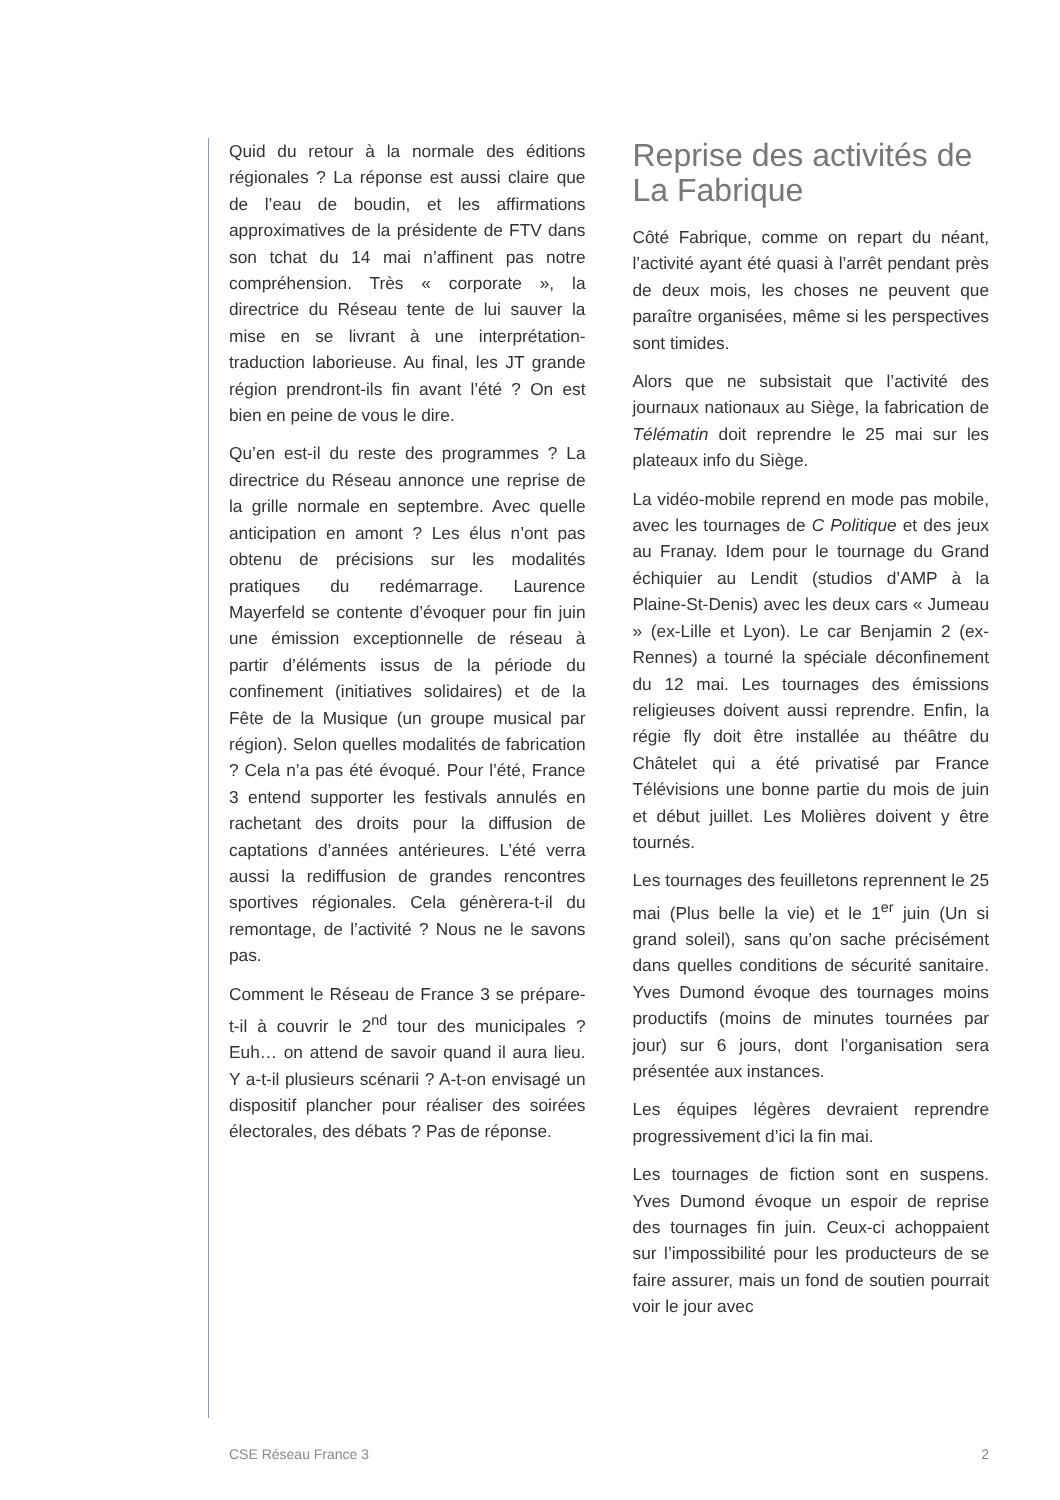Quid du retour à la normale des éditions régionales ? La réponse est aussi claire que de l’eau de boudin, et les affirmations approximatives de la présidente de FTV dans son tchat du 14 mai n’affinent pas notre compréhension. Très « corporate », la directrice du Réseau tente de lui sauver la mise en se livrant à une interprétation-traduction laborieuse. Au final, les JT grande région prendront-ils fin avant l’été ? On est bien en peine de vous le dire.
Qu’en est-il du reste des programmes ? La directrice du Réseau annonce une reprise de la grille normale en septembre. Avec quelle anticipation en amont ? Les élus n’ont pas obtenu de précisions sur les modalités pratiques du redémarrage. Laurence Mayerfeld se contente d’évoquer pour fin juin une émission exceptionnelle de réseau à partir d’éléments issus de la période du confinement (initiatives solidaires) et de la Fête de la Musique (un groupe musical par région). Selon quelles modalités de fabrication ? Cela n’a pas été évoqué. Pour l’été, France 3 entend supporter les festivals annulés en rachetant des droits pour la diffusion de captations d’années antérieures. L’été verra aussi la rediffusion de grandes rencontres sportives régionales. Cela génèrera-t-il du remontage, de l’activité ? Nous ne le savons pas.
Comment le Réseau de France 3 se prépare-t-il à couvrir le 2<sup>nd</sup> tour des municipales ? Euh… on attend de savoir quand il aura lieu. Y a-t-il plusieurs scénarii ? A-t-on envisagé un dispositif plancher pour réaliser des soirées électorales, des débats ? Pas de réponse.
Reprise des activités de La Fabrique
Côté Fabrique, comme on repart du néant, l’activité ayant été quasi à l’arrêt pendant près de deux mois, les choses ne peuvent que paraître organisées, même si les perspectives sont timides.
Alors que ne subsistait que l’activité des journaux nationaux au Siège, la fabrication de Télématin doit reprendre le 25 mai sur les plateaux info du Siège.
La vidéo-mobile reprend en mode pas mobile, avec les tournages de C Politique et des jeux au Franay. Idem pour le tournage du Grand échiquier au Lendit (studios d’AMP à la Plaine-St-Denis) avec les deux cars « Jumeau » (ex-Lille et Lyon). Le car Benjamin 2 (ex-Rennes) a tourné la spéciale déconfinement du 12 mai. Les tournages des émissions religieuses doivent aussi reprendre. Enfin, la régie fly doit être installée au théâtre du Châtelet qui a été privatisé par France Télévisions une bonne partie du mois de juin et début juillet. Les Molières doivent y être tournés.
Les tournages des feuilletons reprennent le 25 mai (Plus belle la vie) et le 1<sup>er</sup> juin (Un si grand soleil), sans qu’on sache précisément dans quelles conditions de sécurité sanitaire. Yves Dumond évoque des tournages moins productifs (moins de minutes tournées par jour) sur 6 jours, dont l’organisation sera présentée aux instances.
Les équipes légères devraient reprendre progressivement d’ici la fin mai.
Les tournages de fiction sont en suspens. Yves Dumond évoque un espoir de reprise des tournages fin juin. Ceux-ci achoppaient sur l’impossibilité pour les producteurs de se faire assurer, mais un fond de soutien pourrait voir le jour avec
CSE Réseau France 3 2